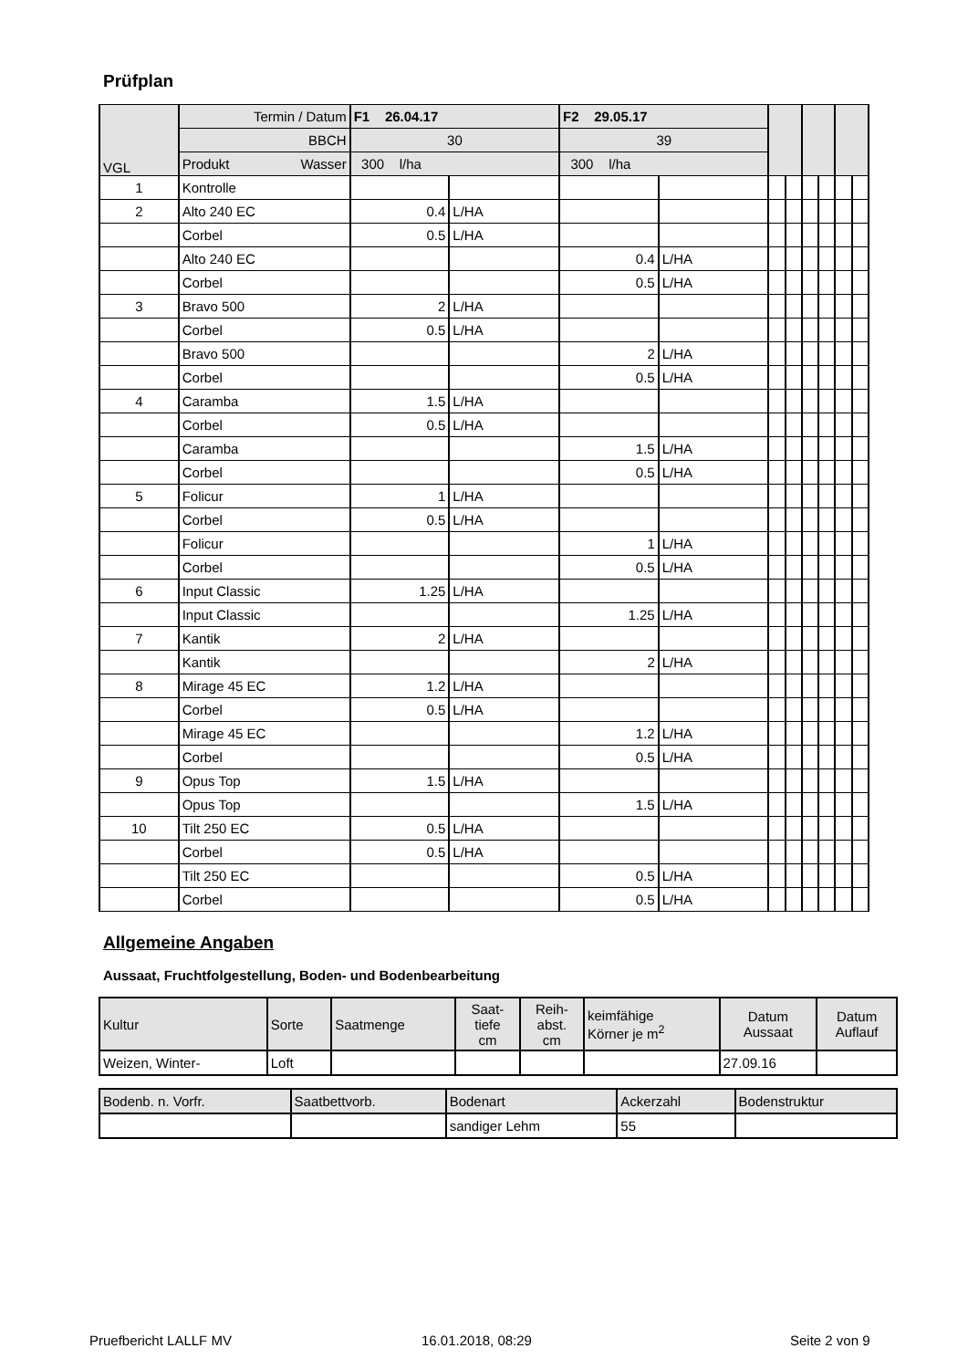Prüfplan
| VGL | Termin / Datum | F1 26.04.17 | | F2 29.05.17 | | | | | | | |
| | BBCH | 30 | | 39 | | | | | | | |
| | Produkt Wasser | 300 l/ha | | 300 l/ha | | | | | | | |
| 1 | Kontrolle | | | | | | | | | | |
| 2 | Alto 240 EC | 0.4 | L/HA | | | | | | | | |
| | Corbel | 0.5 | L/HA | | | | | | | | |
| | Alto 240 EC | | | 0.4 | L/HA | | | | | | |
| | Corbel | | | 0.5 | L/HA | | | | | | |
| 3 | Bravo 500 | 2 | L/HA | | | | | | | | |
| | Corbel | 0.5 | L/HA | | | | | | | | |
| | Bravo 500 | | | 2 | L/HA | | | | | | |
| | Corbel | | | 0.5 | L/HA | | | | | | |
| 4 | Caramba | 1.5 | L/HA | | | | | | | | |
| | Corbel | 0.5 | L/HA | | | | | | | | |
| | Caramba | | | 1.5 | L/HA | | | | | | |
| | Corbel | | | 0.5 | L/HA | | | | | | |
| 5 | Folicur | 1 | L/HA | | | | | | | | |
| | Corbel | 0.5 | L/HA | | | | | | | | |
| | Folicur | | | 1 | L/HA | | | | | | |
| | Corbel | | | 0.5 | L/HA | | | | | | |
| 6 | Input Classic | 1.25 | L/HA | | | | | | | | |
| | Input Classic | | | 1.25 | L/HA | | | | | | |
| 7 | Kantik | 2 | L/HA | | | | | | | | |
| | Kantik | | | 2 | L/HA | | | | | | |
| 8 | Mirage 45 EC | 1.2 | L/HA | | | | | | | | |
| | Corbel | 0.5 | L/HA | | | | | | | | |
| | Mirage 45 EC | | | 1.2 | L/HA | | | | | | |
| | Corbel | | | 0.5 | L/HA | | | | | | |
| 9 | Opus Top | 1.5 | L/HA | | | | | | | | |
| | Opus Top | | | 1.5 | L/HA | | | | | | |
| 10 | Tilt 250 EC | 0.5 | L/HA | | | | | | | | |
| | Corbel | 0.5 | L/HA | | | | | | | | |
| | Tilt 250 EC | | | 0.5 | L/HA | | | | | | |
| | Corbel | | | 0.5 | L/HA | | | | | | |
Allgemeine Angaben
Aussaat, Fruchtfolgestellung, Boden- und Bodenbearbeitung
| Kultur | Sorte | Saatmenge | Saat- tiefe cm | Reih- abst. cm | keimfähige Körner je m<sup>2</sup> | Datum Aussaat | Datum Auflauf |
| Weizen, Winter- | Loft | | | | | 27.09.16 | |
| Bodenb. n. Vorfr. | Saatbettvorb. | Bodenart | Ackerzahl | Bodenstruktur |
| | | sandiger Lehm | 55 | |
Pruefbericht LALLF MV 16.01.2018, 08:29 Seite 2 von 9